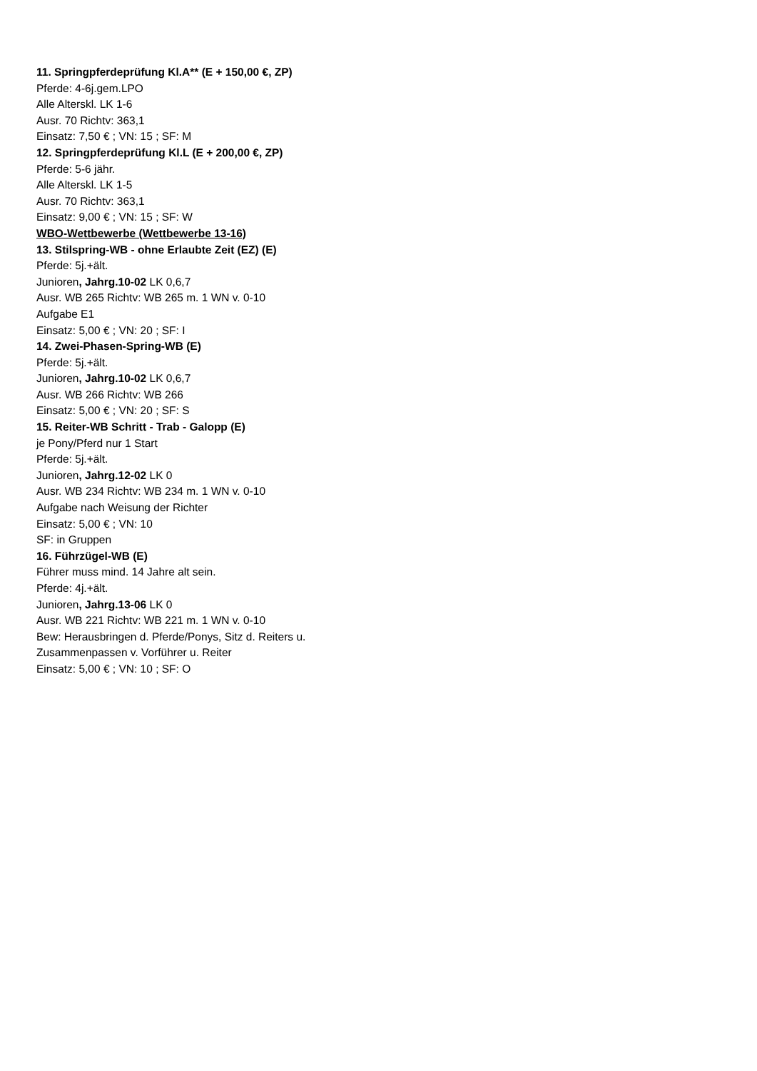11. Springpferdeprüfung Kl.A** (E + 150,00 €, ZP)
Pferde: 4-6j.gem.LPO
Alle Alterskl. LK 1-6
Ausr. 70 Richtv: 363,1
Einsatz: 7,50 € ; VN: 15 ; SF: M
12. Springpferdeprüfung Kl.L (E + 200,00 €, ZP)
Pferde: 5-6 jähr.
Alle Alterskl. LK 1-5
Ausr. 70 Richtv: 363,1
Einsatz: 9,00 € ; VN: 15 ; SF: W
WBO-Wettbewerbe (Wettbewerbe 13-16)
13. Stilspring-WB - ohne Erlaubte Zeit (EZ) (E)
Pferde: 5j.+ält.
Junioren, Jahrg.10-02 LK 0,6,7
Ausr. WB 265 Richtv: WB 265 m. 1 WN v. 0-10
Aufgabe E1
Einsatz: 5,00 € ; VN: 20 ; SF: I
14. Zwei-Phasen-Spring-WB (E)
Pferde: 5j.+ält.
Junioren, Jahrg.10-02 LK 0,6,7
Ausr. WB 266 Richtv: WB 266
Einsatz: 5,00 € ; VN: 20 ; SF: S
15. Reiter-WB Schritt - Trab - Galopp (E)
je Pony/Pferd nur 1 Start
Pferde: 5j.+ält.
Junioren, Jahrg.12-02 LK 0
Ausr. WB 234 Richtv: WB 234 m. 1 WN v. 0-10
Aufgabe nach Weisung der Richter
Einsatz: 5,00 € ; VN: 10
SF: in Gruppen
16. Führzügel-WB (E)
Führer muss mind. 14 Jahre alt sein.
Pferde: 4j.+ält.
Junioren, Jahrg.13-06 LK 0
Ausr. WB 221 Richtv: WB 221 m. 1 WN v. 0-10
Bew: Herausbringen d. Pferde/Ponys, Sitz d. Reiters u.
Zusammenpassen v. Vorführer u. Reiter
Einsatz: 5,00 € ; VN: 10 ; SF: O